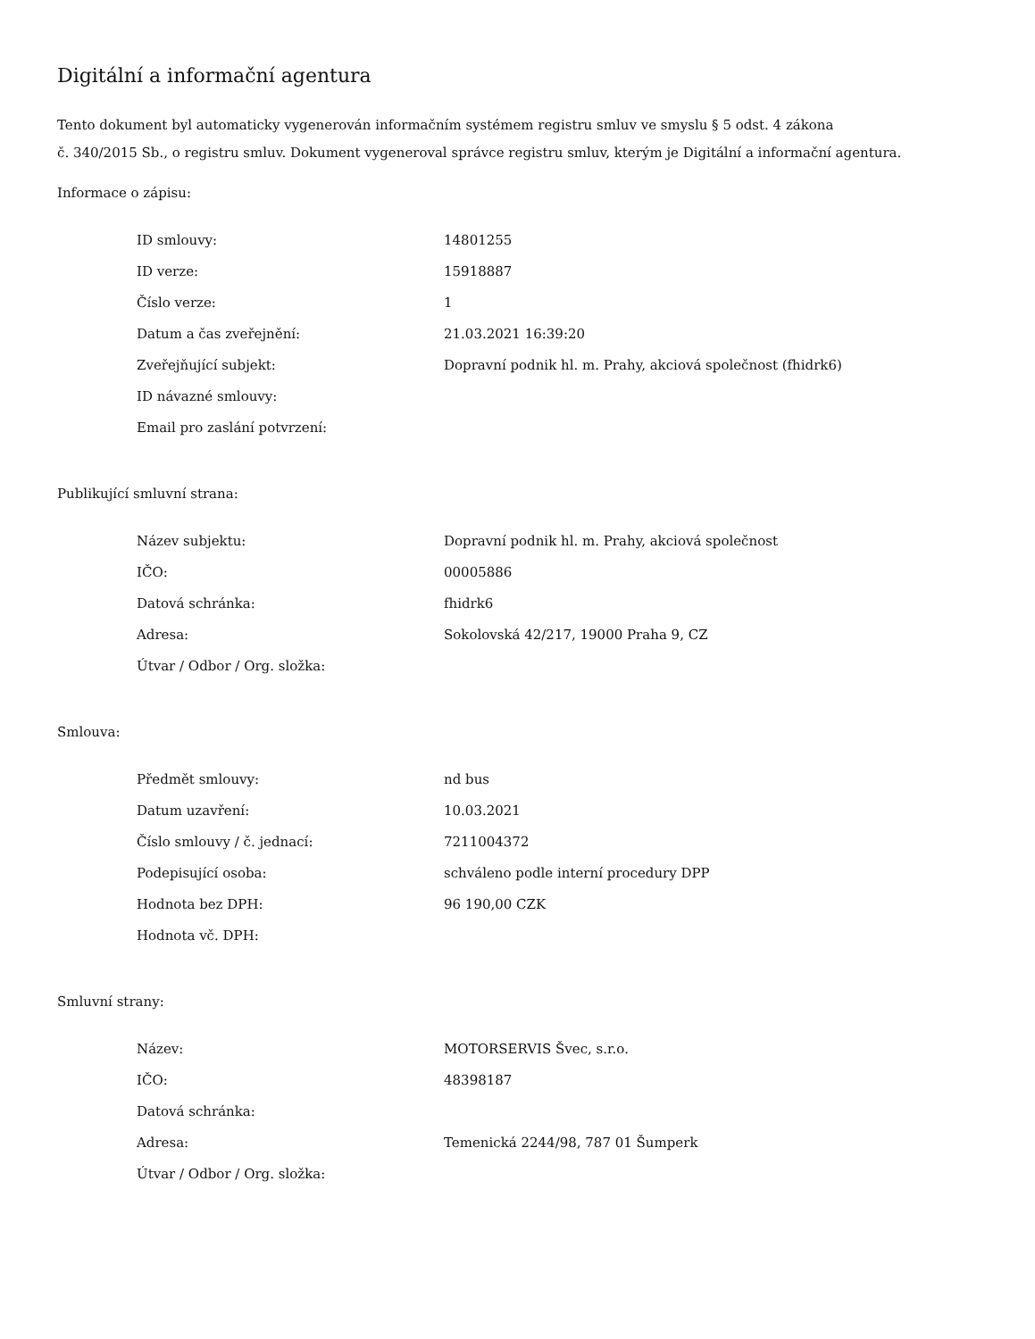Digitální a informační agentura
Tento dokument byl automaticky vygenerován informačním systémem registru smluv ve smyslu § 5 odst. 4 zákona
č. 340/2015 Sb., o registru smluv. Dokument vygeneroval správce registru smluv, kterým je Digitální a informační agentura.
Informace o zápisu:
| ID smlouvy: | 14801255 |
| ID verze: | 15918887 |
| Číslo verze: | 1 |
| Datum a čas zveřejnění: | 21.03.2021 16:39:20 |
| Zveřejňující subjekt: | Dopravní podnik hl. m. Prahy, akciová společnost (fhidrk6) |
| ID návazné smlouvy: | |
| Email pro zaslání potvrzení: | |
Publikující smluvní strana:
| Název subjektu: | Dopravní podnik hl. m. Prahy, akciová společnost |
| IČO: | 00005886 |
| Datová schránka: | fhidrk6 |
| Adresa: | Sokolovská 42/217, 19000 Praha 9, CZ |
| Útvar / Odbor / Org. složka: | |
Smlouva:
| Předmět smlouvy: | nd bus |
| Datum uzavření: | 10.03.2021 |
| Číslo smlouvy / č. jednací: | 7211004372 |
| Podepisující osoba: | schváleno podle interní procedury DPP |
| Hodnota bez DPH: | 96 190,00 CZK |
| Hodnota vč. DPH: | |
Smluvní strany:
| Název: | MOTORSERVIS Švec, s.r.o. |
| IČO: | 48398187 |
| Datová schránka: | |
| Adresa: | Temenická 2244/98, 787 01 Šumperk |
| Útvar / Odbor / Org. složka: | |